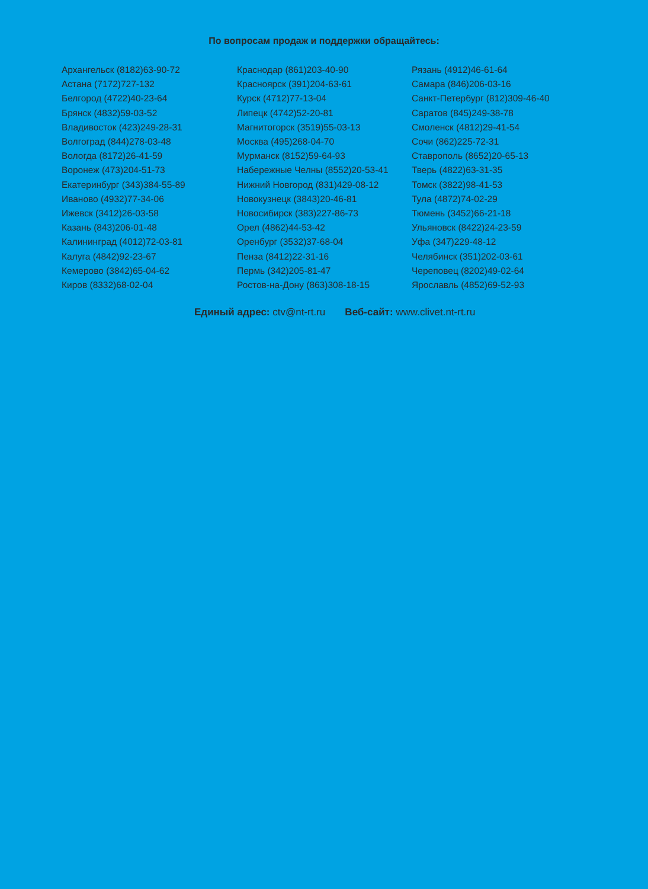По вопросам продаж и поддержки обращайтесь:
Архангельск (8182)63-90-72
Астана (7172)727-132
Белгород (4722)40-23-64
Брянск (4832)59-03-52
Владивосток (423)249-28-31
Волгоград (844)278-03-48
Вологда (8172)26-41-59
Воронеж (473)204-51-73
Екатеринбург (343)384-55-89
Иваново (4932)77-34-06
Ижевск (3412)26-03-58
Казань (843)206-01-48
Калининград (4012)72-03-81
Калуга (4842)92-23-67
Кемерово (3842)65-04-62
Киров (8332)68-02-04
Краснодар (861)203-40-90
Красноярск (391)204-63-61
Курск (4712)77-13-04
Липецк (4742)52-20-81
Магнитогорск (3519)55-03-13
Москва (495)268-04-70
Мурманск (8152)59-64-93
Набережные Челны (8552)20-53-41
Нижний Новгород (831)429-08-12
Новокузнецк (3843)20-46-81
Новосибирск (383)227-86-73
Орел (4862)44-53-42
Оренбург (3532)37-68-04
Пенза (8412)22-31-16
Пермь (342)205-81-47
Ростов-на-Дону (863)308-18-15
Рязань (4912)46-61-64
Самара (846)206-03-16
Санкт-Петербург (812)309-46-40
Саратов (845)249-38-78
Смоленск (4812)29-41-54
Сочи (862)225-72-31
Ставрополь (8652)20-65-13
Тверь (4822)63-31-35
Томск (3822)98-41-53
Тула (4872)74-02-29
Тюмень (3452)66-21-18
Ульяновск (8422)24-23-59
Уфа (347)229-48-12
Челябинск (351)202-03-61
Череповец (8202)49-02-64
Ярославль (4852)69-52-93
Единый адрес: ctv@nt-rt.ru Веб-сайт: www.clivet.nt-rt.ru